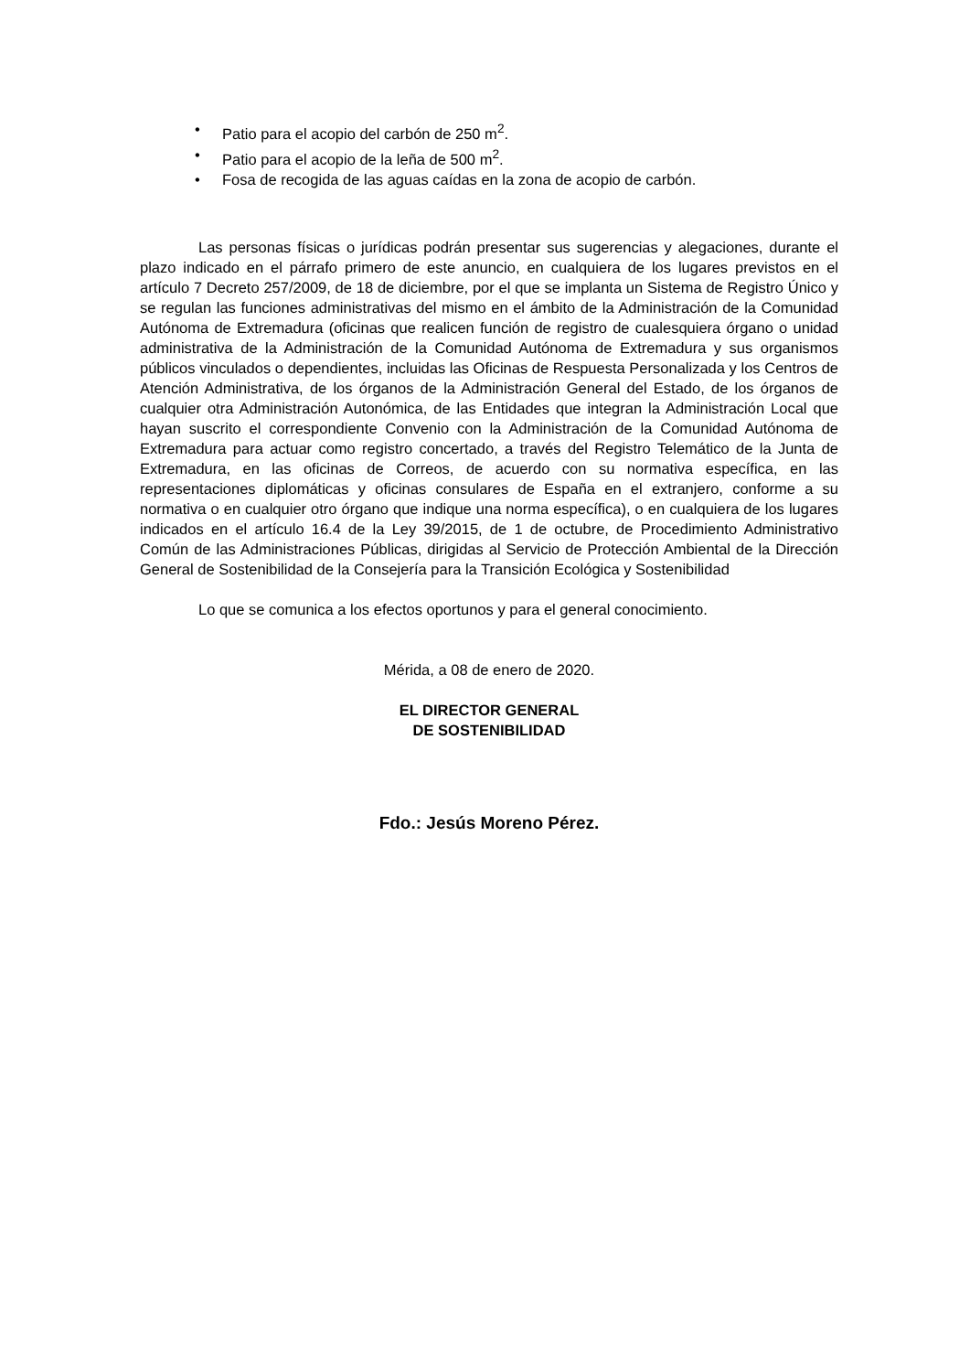• Patio para el acopio del carbón de 250 m<sup>2</sup>.
• Patio para el acopio de la leña de 500 m<sup>2</sup>.
• Fosa de recogida de las aguas caídas en la zona de acopio de carbón.
Las personas físicas o jurídicas podrán presentar sus sugerencias y alegaciones, durante el plazo indicado en el párrafo primero de este anuncio, en cualquiera de los lugares previstos en el artículo 7 Decreto 257/2009, de 18 de diciembre, por el que se implanta un Sistema de Registro Único y se regulan las funciones administrativas del mismo en el ámbito de la Administración de la Comunidad Autónoma de Extremadura (oficinas que realicen función de registro de cualesquiera órgano o unidad administrativa de la Administración de la Comunidad Autónoma de Extremadura y sus organismos públicos vinculados o dependientes, incluidas las Oficinas de Respuesta Personalizada y los Centros de Atención Administrativa, de los órganos de la Administración General del Estado, de los órganos de cualquier otra Administración Autonómica, de las Entidades que integran la Administración Local que hayan suscrito el correspondiente Convenio con la Administración de la Comunidad Autónoma de Extremadura para actuar como registro concertado, a través del Registro Telemático de la Junta de Extremadura, en las oficinas de Correos, de acuerdo con su normativa específica, en las representaciones diplomáticas y oficinas consulares de España en el extranjero, conforme a su normativa o en cualquier otro órgano que indique una norma específica), o en cualquiera de los lugares indicados en el artículo 16.4 de la Ley 39/2015, de 1 de octubre, de Procedimiento Administrativo Común de las Administraciones Públicas, dirigidas al Servicio de Protección Ambiental de la Dirección General de Sostenibilidad de la Consejería para la Transición Ecológica y Sostenibilidad
Lo que se comunica a los efectos oportunos y para el general conocimiento.
Mérida, a 08 de enero de 2020.
EL DIRECTOR GENERAL
DE SOSTENIBILIDAD
Fdo.: Jesús Moreno Pérez.